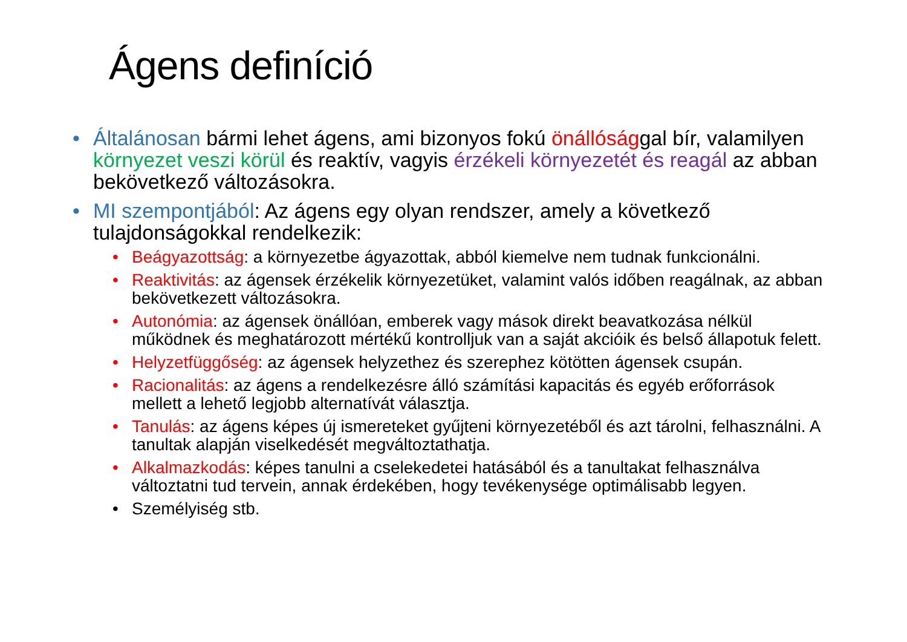Ágens definíció
• Általánosan bármi lehet ágens, ami bizonyos fokú önállósággal bír, valamilyen környezet veszi körül és reaktív, vagyis érzékeli környezetét és reagál az abban bekövetkező változásokra.
• MI szempontjából: Az ágens egy olyan rendszer, amely a következő tulajdonságokkal rendelkezik:
• Beágyazottság: a környezetbe ágyazottak, abból kiemelve nem tudnak funkcionálni.
• Reaktivitás: az ágensek érzékelik környezetüket, valamint valós időben reagálnak, az abban bekövetkezett változásokra.
• Autonómia: az ágensek önállóan, emberek vagy mások direkt beavatkozása nélkül működnek és meghatározott mértékű kontrolljuk van a saját akcióik és belső állapotuk felett.
• Helyzetfüggőség: az ágensek helyzethez és szerephez kötötten ágensek csupán.
• Racionalitás: az ágens a rendelkezésre álló számítási kapacitás és egyéb erőforrások mellett a lehető legjobb alternatívát választja.
• Tanulás: az ágens képes új ismereteket gyűjteni környezetéből és azt tárolni, felhasználni. A tanultak alapján viselkedését megváltoztathatja.
• Alkalmazkodás: képes tanulni a cselekedetei hatásából és a tanultakat felhasználva változtatni tud tervein, annak érdekében, hogy tevékenysége optimálisabb legyen.
• Személyiség stb.